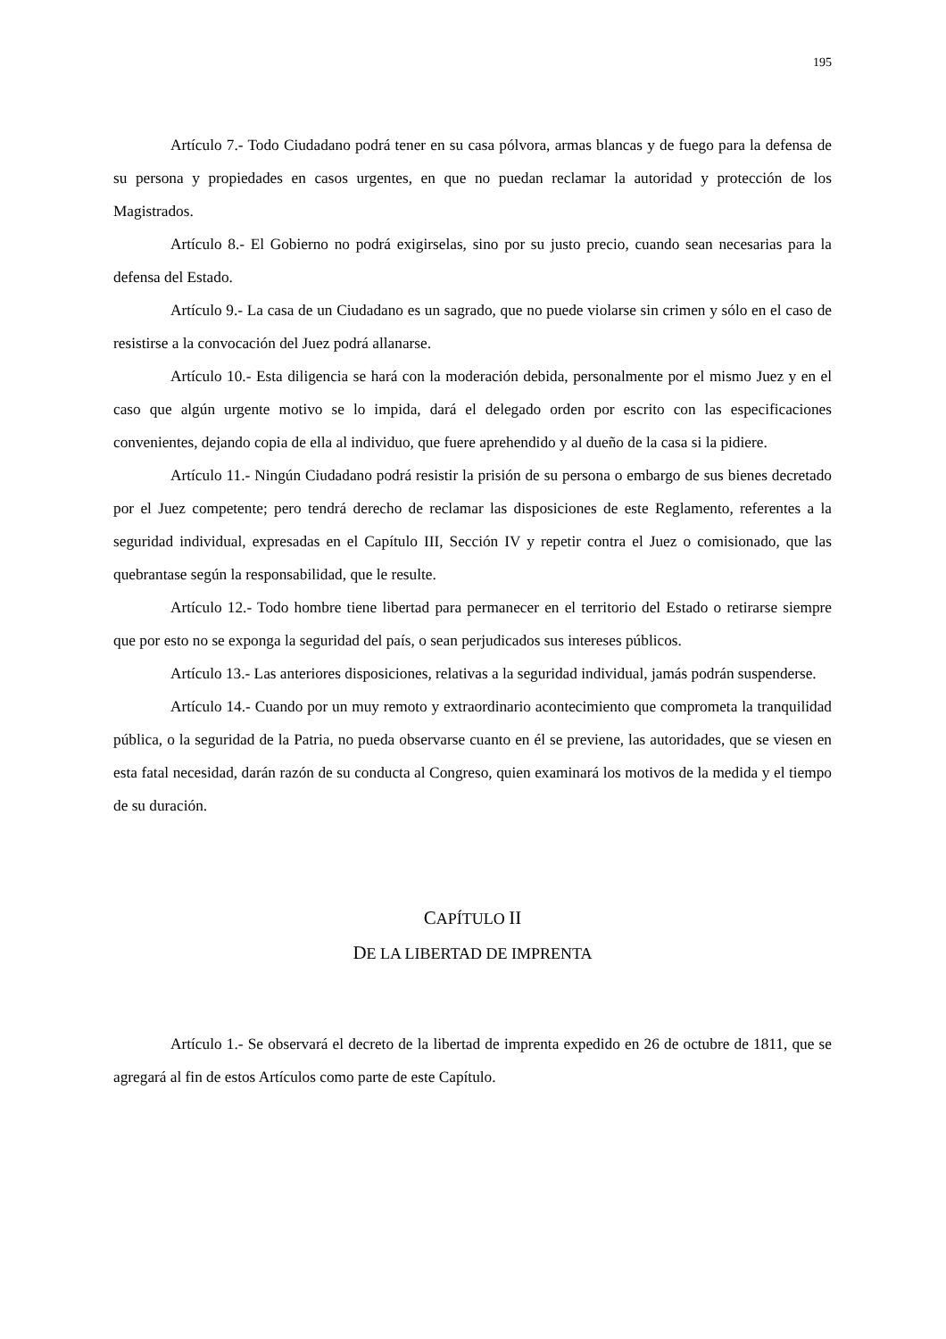195
Artículo 7.- Todo Ciudadano podrá tener en su casa pólvora, armas blancas y de fuego para la defensa de su persona y propiedades en casos urgentes, en que no puedan reclamar la autoridad y protección de los Magistrados.
Artículo 8.- El Gobierno no podrá exigirselas, sino por su justo precio, cuando sean necesarias para la defensa del Estado.
Artículo 9.- La casa de un Ciudadano es un sagrado, que no puede violarse sin crimen y sólo en el caso de resistirse a la convocación del Juez podrá allanarse.
Artículo 10.- Esta diligencia se hará con la moderación debida, personalmente por el mismo Juez y en el caso que algún urgente motivo se lo impida, dará el delegado orden por escrito con las especificaciones convenientes, dejando copia de ella al individuo, que fuere aprehendido y al dueño de la casa si la pidiere.
Artículo 11.- Ningún Ciudadano podrá resistir la prisión de su persona o embargo de sus bienes decretado por el Juez competente; pero tendrá derecho de reclamar las disposiciones de este Reglamento, referentes a la seguridad individual, expresadas en el Capítulo III, Sección IV y repetir contra el Juez o comisionado, que las quebrantase según la responsabilidad, que le resulte.
Artículo 12.- Todo hombre tiene libertad para permanecer en el territorio del Estado o retirarse siempre que por esto no se exponga la seguridad del país, o sean perjudicados sus intereses públicos.
Artículo 13.- Las anteriores disposiciones, relativas a la seguridad individual, jamás podrán suspenderse.
Artículo 14.- Cuando por un muy remoto y extraordinario acontecimiento que comprometa la tranquilidad pública, o la seguridad de la Patria, no pueda observarse cuanto en él se previene, las autoridades, que se viesen en esta fatal necesidad, darán razón de su conducta al Congreso, quien examinará los motivos de la medida y el tiempo de su duración.
CAPÍTULO II
DE LA LIBERTAD DE IMPRENTA
Artículo 1.- Se observará el decreto de la libertad de imprenta expedido en 26 de octubre de 1811, que se agregará al fin de estos Artículos como parte de este Capítulo.